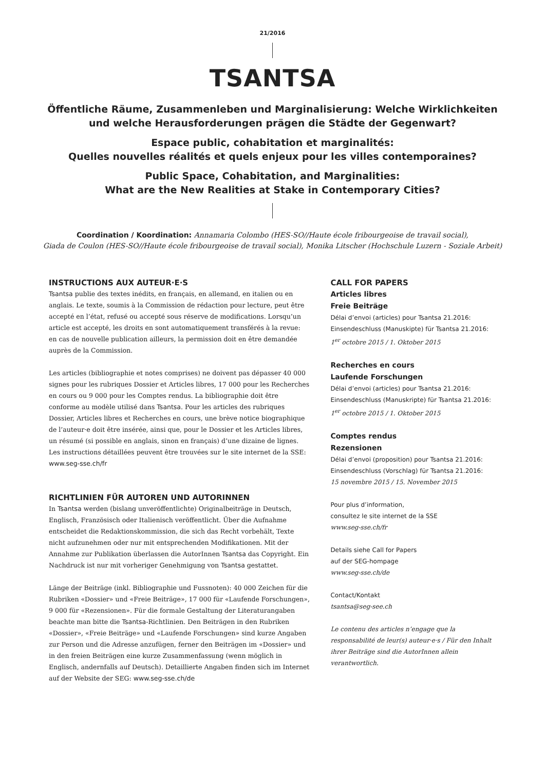21/2016
TSANTSA
Öffentliche Räume, Zusammenleben und Marginalisierung: Welche Wirklichkeiten
und welche Herausforderungen prägen die Städte der Gegenwart?
Espace public, cohabitation et marginalités:
Quelles nouvelles réalités et quels enjeux pour les villes contemporaines?
Public Space, Cohabitation, and Marginalities:
What are the New Realities at Stake in Contemporary Cities?
Coordination / Koordination: Annamaria Colombo (HES-SO//Haute école fribourgeoise de travail social),
Giada de Coulon (HES-SO//Haute école fribourgeoise de travail social), Monika Litscher (Hochschule Luzern - Soziale Arbeit)
INSTRUCTIONS AUX AUTEUR·E·S
Tsantsa publie des textes inédits, en français, en allemand, en italien ou en anglais. Le texte, soumis à la Commission de rédaction pour lecture, peut être accepté en l’état, refusé ou accepté sous réserve de modifications. Lorsqu’un article est accepté, les droits en sont automatiquement transférés à la revue: en cas de nouvelle publication ailleurs, la permission doit en être demandée auprès de la Commission.
Les articles (bibliographie et notes comprises) ne doivent pas dépasser 40 000 signes pour les rubriques Dossier et Articles libres, 17 000 pour les Recherches en cours ou 9 000 pour les Comptes rendus. La bibliographie doit être conforme au modèle utilisé dans Tsantsa. Pour les articles des rubriques Dossier, Articles libres et Recherches en cours, une brève notice biographique de l’auteur·e doit être insérée, ainsi que, pour le Dossier et les Articles libres, un résumé (si possible en anglais, sinon en français) d’une dizaine de lignes. Les instructions détaillées peuvent être trouvées sur le site internet de la SSE: www.seg-sse.ch/fr
RICHTLINIEN FÜR AUTOREN UND AUTORINNEN
In Tsantsa werden (bislang unveröffentlichte) Originalbeiträge in Deutsch, Englisch, Französisch oder Italienisch veröffentlicht. Über die Aufnahme entscheidet die Redaktionskommission, die sich das Recht vorbehält, Texte nicht aufzunehmen oder nur mit entsprechenden Modifikationen. Mit der Annahme zur Publikation überlassen die AutorInnen Tsantsa das Copyright. Ein Nachdruck ist nur mit vorheriger Genehmigung von Tsantsa gestattet.
Länge der Beiträge (inkl. Bibliographie und Fussnoten): 40 000 Zeichen für die Rubriken «Dossier» und «Freie Beiträge», 17 000 für «Laufende Forschungen», 9 000 für «Rezensionen». Für die formale Gestaltung der Literaturangaben beachte man bitte die Tsantsa-Richtlinien. Den Beiträgen in den Rubriken «Dossier», «Freie Beiträge» und «Laufende Forschungen» sind kurze Angaben zur Person und die Adresse anzufügen, ferner den Beiträgen im «Dossier» und in den freien Beiträgen eine kurze Zusammenfassung (wenn möglich in Englisch, andernfalls auf Deutsch). Detaillierte Angaben finden sich im Internet auf der Website der SEG: www.seg-sse.ch/de
CALL FOR PAPERS
Articles libres
Freie Beiträge
Délai d’envoi (articles) pour Tsantsa 21.2016:
Einsendeschluss (Manuskipte) für Tsantsa 21.2016:
1<sup>er</sup> octobre 2015 / 1. Oktober 2015
Recherches en cours
Laufende Forschungen
Délai d’envoi (articles) pour Tsantsa 21.2016:
Einsendeschluss (Manuskripte) für Tsantsa 21.2016:
1<sup>er</sup> octobre 2015 / 1. Oktober 2015
Comptes rendus
Rezensionen
Délai d’envoi (proposition) pour Tsantsa 21.2016:
Einsendeschluss (Vorschlag) für Tsantsa 21.2016:
15 novembre 2015 / 15. November 2015
Pour plus d’information,
consultez le site internet de la SSE
www.seg-sse.ch/fr
Details siehe Call for Papers
auf der SEG-hompage
www.seg-sse.ch/de
Contact/Kontakt
tsantsa@seg-see.ch
Le contenu des articles n’engage que la responsabilité de leur(s) auteur·e·s / Für den Inhalt ihrer Beiträge sind die AutorInnen allein verantwortlich.